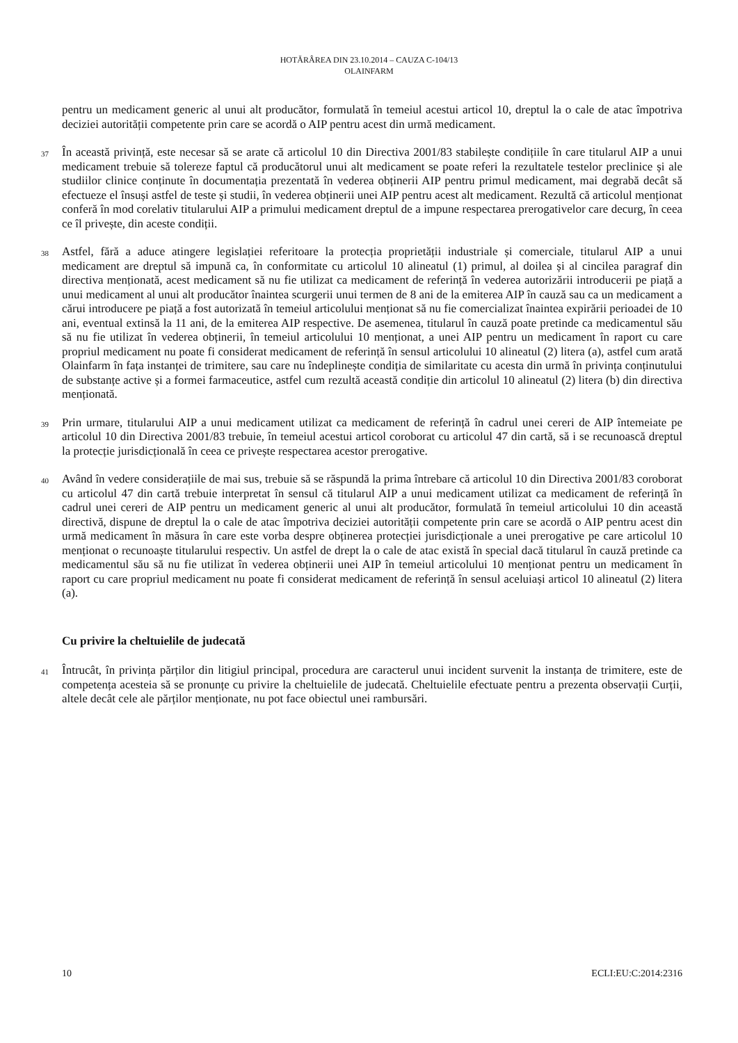HOTĂRÂREA DIN 23.10.2014 – CAUZA C-104/13
OLAINFARM
pentru un medicament generic al unui alt producător, formulată în temeiul acestui articol 10, dreptul la o cale de atac împotriva deciziei autorității competente prin care se acordă o AIP pentru acest din urmă medicament.
37 În această privință, este necesar să se arate că articolul 10 din Directiva 2001/83 stabilește condițiile în care titularul AIP a unui medicament trebuie să tolereze faptul că producătorul unui alt medicament se poate referi la rezultatele testelor preclinice și ale studiilor clinice conținute în documentația prezentată în vederea obținerii AIP pentru primul medicament, mai degrabă decât să efectueze el însuși astfel de teste și studii, în vederea obținerii unei AIP pentru acest alt medicament. Rezultă că articolul menționat conferă în mod corelativ titularului AIP a primului medicament dreptul de a impune respectarea prerogativelor care decurg, în ceea ce îl privește, din aceste condiții.
38 Astfel, fără a aduce atingere legislației referitoare la protecția proprietății industriale și comerciale, titularul AIP a unui medicament are dreptul să impună ca, în conformitate cu articolul 10 alineatul (1) primul, al doilea și al cincilea paragraf din directiva menționată, acest medicament să nu fie utilizat ca medicament de referință în vederea autorizării introducerii pe piață a unui medicament al unui alt producător înaintea scurgerii unui termen de 8 ani de la emiterea AIP în cauză sau ca un medicament a cărui introducere pe piață a fost autorizată în temeiul articolului menționat să nu fie comercializat înaintea expirării perioadei de 10 ani, eventual extinsă la 11 ani, de la emiterea AIP respective. De asemenea, titularul în cauză poate pretinde ca medicamentul său să nu fie utilizat în vederea obținerii, în temeiul articolului 10 menționat, a unei AIP pentru un medicament în raport cu care propriul medicament nu poate fi considerat medicament de referință în sensul articolului 10 alineatul (2) litera (a), astfel cum arată Olainfarm în fața instanței de trimitere, sau care nu îndeplinește condiția de similaritate cu acesta din urmă în privința conținutului de substanțe active și a formei farmaceutice, astfel cum rezultă această condiție din articolul 10 alineatul (2) litera (b) din directiva menționată.
39 Prin urmare, titularului AIP a unui medicament utilizat ca medicament de referință în cadrul unei cereri de AIP întemeiate pe articolul 10 din Directiva 2001/83 trebuie, în temeiul acestui articol coroborat cu articolul 47 din cartă, să i se recunoască dreptul la protecție jurisdicțională în ceea ce privește respectarea acestor prerogative.
40 Având în vedere considerațiile de mai sus, trebuie să se răspundă la prima întrebare că articolul 10 din Directiva 2001/83 coroborat cu articolul 47 din cartă trebuie interpretat în sensul că titularul AIP a unui medicament utilizat ca medicament de referință în cadrul unei cereri de AIP pentru un medicament generic al unui alt producător, formulată în temeiul articolului 10 din această directivă, dispune de dreptul la o cale de atac împotriva deciziei autorității competente prin care se acordă o AIP pentru acest din urmă medicament în măsura în care este vorba despre obținerea protecției jurisdicționale a unei prerogative pe care articolul 10 menționat o recunoaște titularului respectiv. Un astfel de drept la o cale de atac există în special dacă titularul în cauză pretinde ca medicamentul său să nu fie utilizat în vederea obținerii unei AIP în temeiul articolului 10 menționat pentru un medicament în raport cu care propriul medicament nu poate fi considerat medicament de referință în sensul aceluiași articol 10 alineatul (2) litera (a).
Cu privire la cheltuielile de judecată
41 Întrucât, în privința părților din litigiul principal, procedura are caracterul unui incident survenit la instanța de trimitere, este de competența acesteia să se pronunțe cu privire la cheltuielile de judecată. Cheltuielile efectuate pentru a prezenta observații Curții, altele decât cele ale părților menționate, nu pot face obiectul unei rambursări.
10 ECLI:EU:C:2014:2316